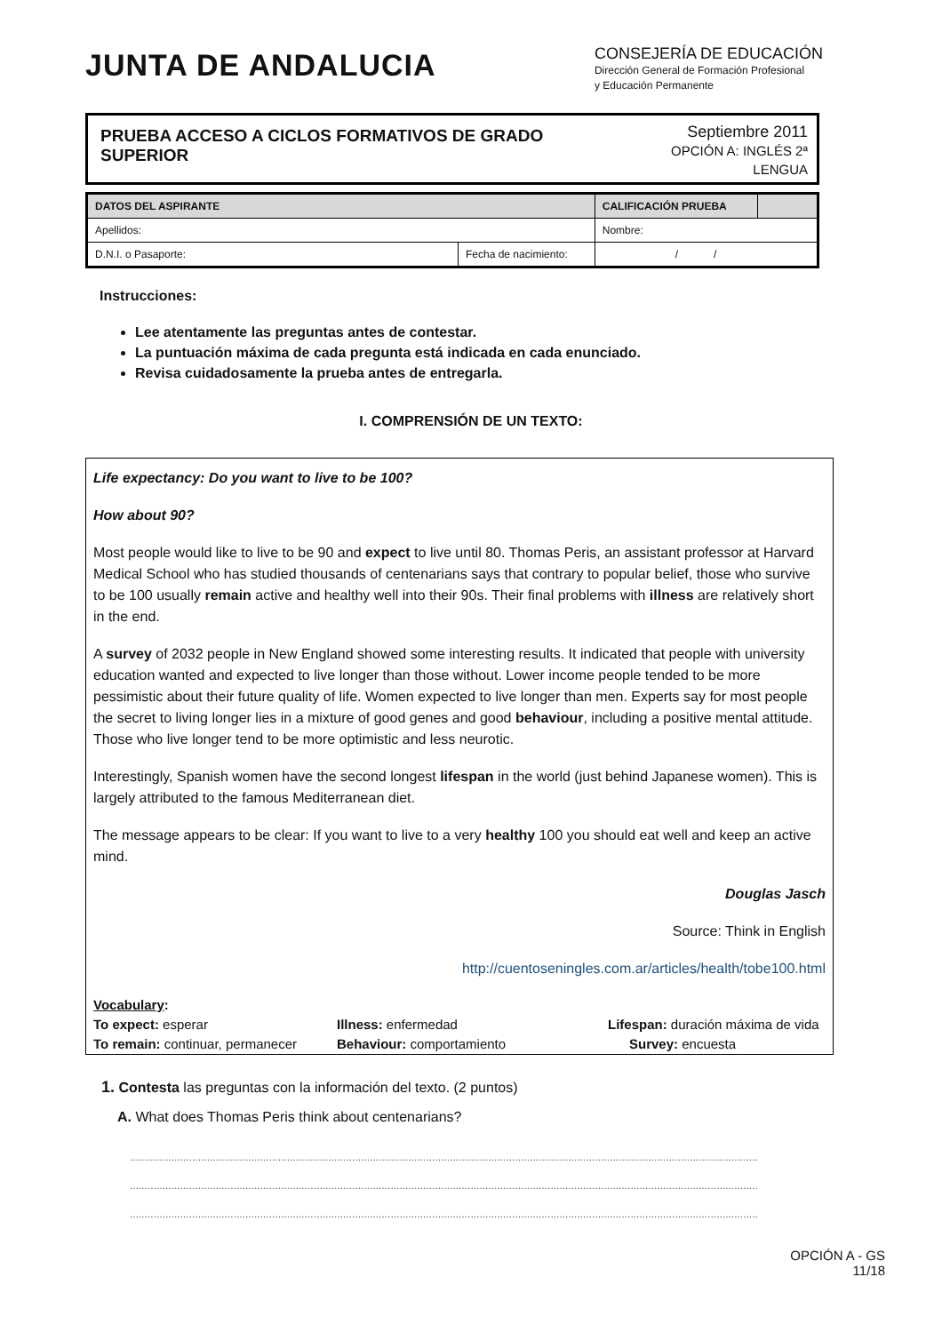JUNTA DE ANDALUCIA
CONSEJERÍA DE EDUCACIÓN
Dirección General de Formación Profesional
y Educación Permanente
PRUEBA ACCESO A CICLOS FORMATIVOS DE GRADO SUPERIOR
Septiembre 2011
OPCIÓN A: INGLÉS 2ª LENGUA
| DATOS DEL ASPIRANTE | | CALIFICACIÓN PRUEBA | |
| --- | --- | --- | --- |
| Apellidos: | | Nombre: | |
| D.N.I. o Pasaporte: | Fecha de nacimiento: | / / | |
Instrucciones:
Lee atentamente las preguntas antes de contestar.
La puntuación máxima de cada pregunta está indicada en cada enunciado.
Revisa cuidadosamente la prueba antes de entregarla.
I. COMPRENSIÓN DE UN TEXTO:
Life expectancy: Do you want to live to be 100?
How about 90?
Most people would like to live to be 90 and expect to live until 80. Thomas Peris, an assistant professor at Harvard Medical School who has studied thousands of centenarians says that contrary to popular belief, those who survive to be 100 usually remain active and healthy well into their 90s. Their final problems with illness are relatively short in the end.
A survey of 2032 people in New England showed some interesting results. It indicated that people with university education wanted and expected to live longer than those without. Lower income people tended to be more pessimistic about their future quality of life. Women expected to live longer than men. Experts say for most people the secret to living longer lies in a mixture of good genes and good behaviour, including a positive mental attitude. Those who live longer tend to be more optimistic and less neurotic.
Interestingly, Spanish women have the second longest lifespan in the world (just behind Japanese women). This is largely attributed to the famous Mediterranean diet.
The message appears to be clear: If you want to live to a very healthy 100 you should eat well and keep an active mind.
Douglas Jasch
Source: Think in English
http://cuentoseningles.com.ar/articles/health/tobe100.html
Vocabulary: To expect: esperar Illness: enfermedad Lifespan: duración máxima de vida To remain: continuar, permanecer Behaviour: comportamiento Survey: encuesta
1. Contesta las preguntas con la información del texto. (2 puntos)
A. What does Thomas Peris think about centenarians?
....................................................................................................................................................................................................................
....................................................................................................................................................................................................................
....................................................................................................................................................................................................................
OPCIÓN A - GS
11/18